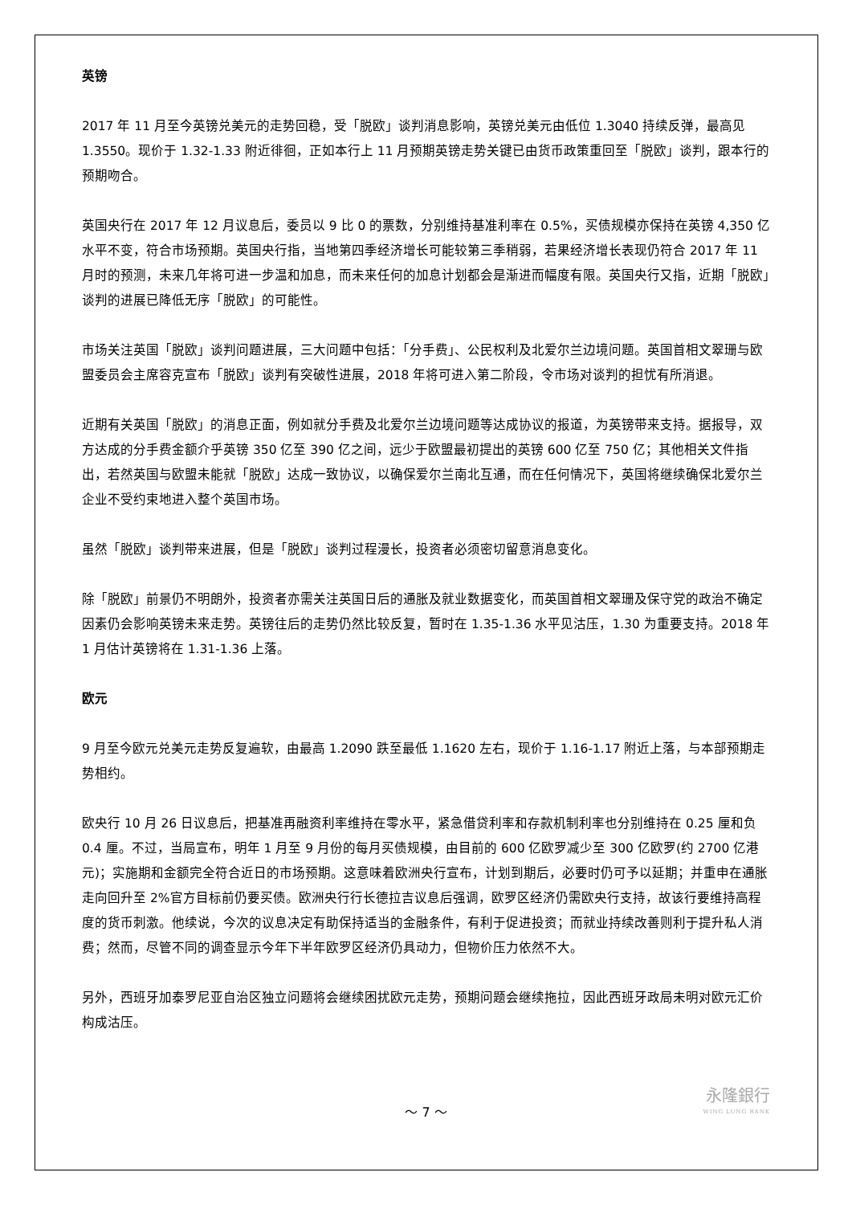英镑
2017 年 11 月至今英镑兑美元的走势回稳，受「脱欧」谈判消息影响，英镑兑美元由低位 1.3040 持续反弹，最高见 1.3550。现价于 1.32-1.33 附近徘徊，正如本行上 11 月预期英镑走势关键已由货币政策重回至「脱欧」谈判，跟本行的预期吻合。
英国央行在 2017 年 12 月议息后，委员以 9 比 0 的票数，分别维持基准利率在 0.5%，买债规模亦保持在英镑 4,350 亿水平不变，符合市场预期。英国央行指，当地第四季经济增长可能较第三季稍弱，若果经济增长表现仍符合 2017 年 11 月时的预测，未来几年将可进一步温和加息，而未来任何的加息计划都会是渐进而幅度有限。英国央行又指，近期「脱欧」谈判的进展已降低无序「脱欧」的可能性。
市场关注英国「脱欧」谈判问题进展，三大问题中包括：「分手费」、公民权利及北爱尔兰边境问题。英国首相文翠珊与欧盟委员会主席容克宣布「脱欧」谈判有突破性进展，2018 年将可进入第二阶段，令市场对谈判的担忧有所消退。
近期有关英国「脱欧」的消息正面，例如就分手费及北爱尔兰边境问题等达成协议的报道，为英镑带来支持。据报导，双方达成的分手费金额介乎英镑 350 亿至 390 亿之间，远少于欧盟最初提出的英镑 600 亿至 750 亿；其他相关文件指出，若然英国与欧盟未能就「脱欧」达成一致协议，以确保爱尔兰南北互通，而在任何情况下，英国将继续确保北爱尔兰企业不受约束地进入整个英国市场。
虽然「脱欧」谈判带来进展，但是「脱欧」谈判过程漫长，投资者必须密切留意消息变化。
除「脱欧」前景仍不明朗外，投资者亦需关注英国日后的通胀及就业数据变化，而英国首相文翠珊及保守党的政治不确定因素仍会影响英镑未来走势。英镑往后的走势仍然比较反复，暂时在 1.35-1.36 水平见沽压，1.30 为重要支持。2018 年 1 月估计英镑将在 1.31-1.36 上落。
欧元
9 月至今欧元兑美元走势反复遍软，由最高 1.2090 跌至最低 1.1620 左右，现价于 1.16-1.17 附近上落，与本部预期走势相约。
欧央行 10 月 26 日议息后，把基准再融资利率维持在零水平，紧急借贷利率和存款机制利率也分别维持在 0.25 厘和负 0.4 厘。不过，当局宣布，明年 1 月至 9 月份的每月买债规模，由目前的 600 亿欧罗减少至 300 亿欧罗(约 2700 亿港元)；实施期和金额完全符合近日的市场预期。这意味着欧洲央行宣布，计划到期后，必要时仍可予以延期；并重申在通胀走向回升至 2%官方目标前仍要买债。欧洲央行行长德拉吉议息后强调，欧罗区经济仍需欧央行支持，故该行要维持高程度的货币刺激。他续说，今次的议息决定有助保持适当的金融条件，有利于促进投资；而就业持续改善则利于提升私人消费；然而，尽管不同的调查显示今年下半年欧罗区经济仍具动力，但物价压力依然不大。
另外，西班牙加泰罗尼亚自治区独立问题将会继续困扰欧元走势，预期问题会继续拖拉，因此西班牙政局未明对欧元汇价构成沽压。
～ 7 ～
永隆銀行
WING LUNG BANK